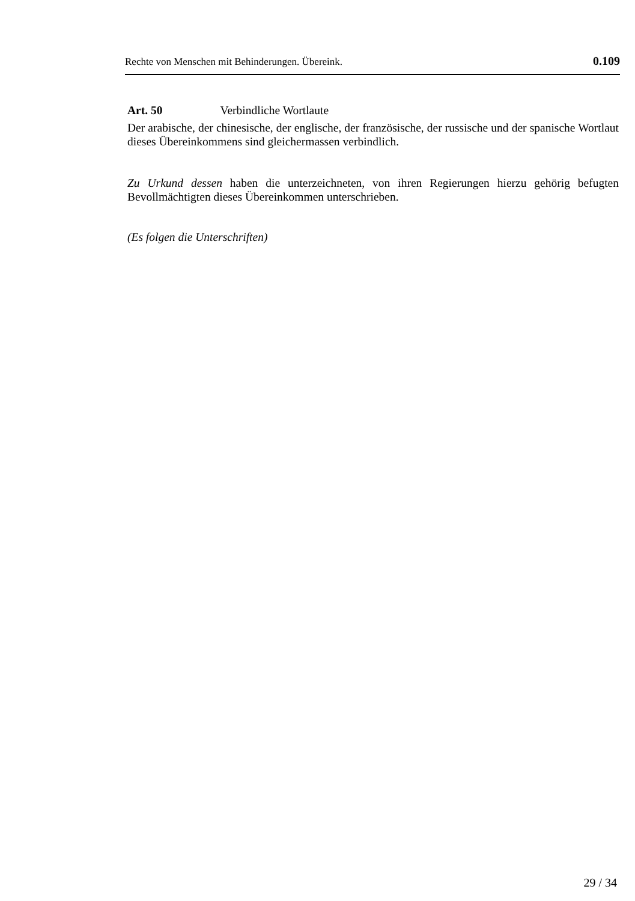Rechte von Menschen mit Behinderungen. Übereink. 0.109
Art. 50 Verbindliche Wortlaute
Der arabische, der chinesische, der englische, der französische, der russische und der spanische Wortlaut dieses Übereinkommens sind gleichermassen verbindlich.
Zu Urkund dessen haben die unterzeichneten, von ihren Regierungen hierzu gehörig befugten Bevollmächtigten dieses Übereinkommen unterschrieben.
(Es folgen die Unterschriften)
29 / 34